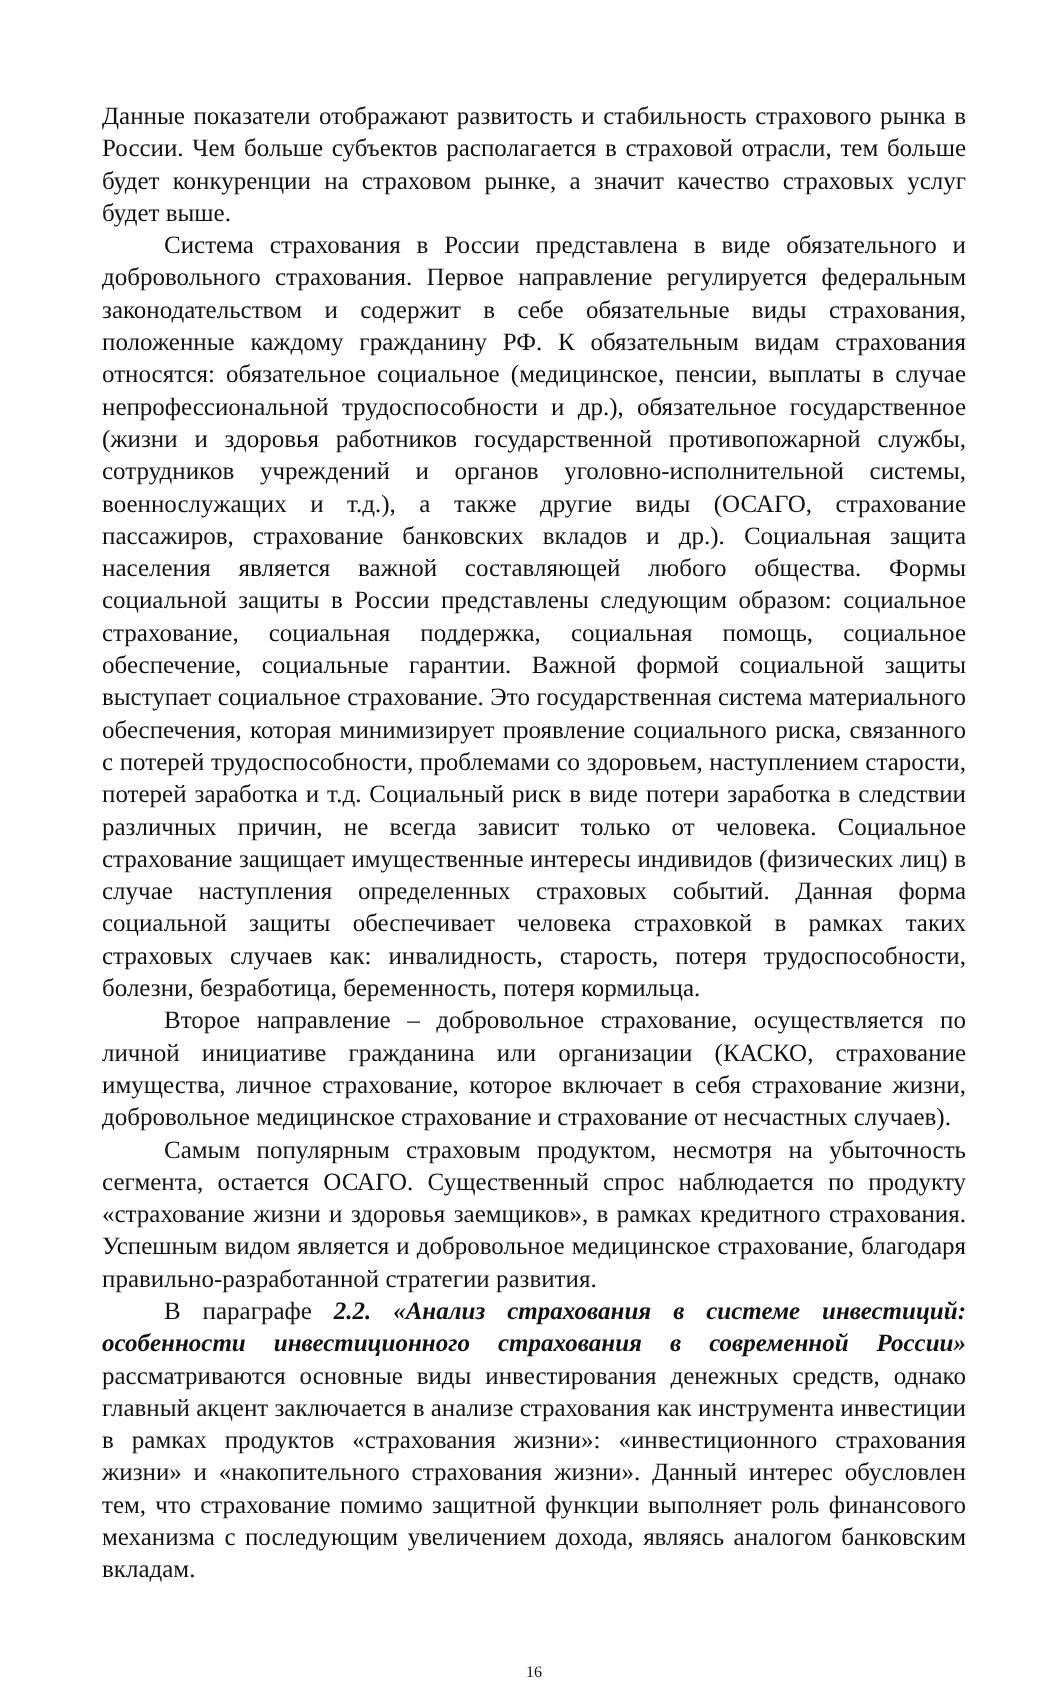Данные показатели отображают развитость и стабильность страхового рынка в России. Чем больше субъектов располагается в страховой отрасли, тем больше будет конкуренции на страховом рынке, а значит качество страховых услуг будет выше.
Система страхования в России представлена в виде обязательного и добровольного страхования. Первое направление регулируется федеральным законодательством и содержит в себе обязательные виды страхования, положенные каждому гражданину РФ. К обязательным видам страхования относятся: обязательное социальное (медицинское, пенсии, выплаты в случае непрофессиональной трудоспособности и др.), обязательное государственное (жизни и здоровья работников государственной противопожарной службы, сотрудников учреждений и органов уголовно-исполнительной системы, военнослужащих и т.д.), а также другие виды (ОСАГО, страхование пассажиров, страхование банковских вкладов и др.). Социальная защита населения является важной составляющей любого общества. Формы социальной защиты в России представлены следующим образом: социальное страхование, социальная поддержка, социальная помощь, социальное обеспечение, социальные гарантии. Важной формой социальной защиты выступает социальное страхование. Это государственная система материального обеспечения, которая минимизирует проявление социального риска, связанного с потерей трудоспособности, проблемами со здоровьем, наступлением старости, потерей заработка и т.д. Социальный риск в виде потери заработка в следствии различных причин, не всегда зависит только от человека. Социальное страхование защищает имущественные интересы индивидов (физических лиц) в случае наступления определенных страховых событий. Данная форма социальной защиты обеспечивает человека страховкой в рамках таких страховых случаев как: инвалидность, старость, потеря трудоспособности, болезни, безработица, беременность, потеря кормильца.
Второе направление – добровольное страхование, осуществляется по личной инициативе гражданина или организации (КАСКО, страхование имущества, личное страхование, которое включает в себя страхование жизни, добровольное медицинское страхование и страхование от несчастных случаев).
Самым популярным страховым продуктом, несмотря на убыточность сегмента, остается ОСАГО. Существенный спрос наблюдается по продукту «страхование жизни и здоровья заемщиков», в рамках кредитного страхования. Успешным видом является и добровольное медицинское страхование, благодаря правильно-разработанной стратегии развития.
В параграфе 2.2. «Анализ страхования в системе инвестиций: особенности инвестиционного страхования в современной России» рассматриваются основные виды инвестирования денежных средств, однако главный акцент заключается в анализе страхования как инструмента инвестиции в рамках продуктов «страхования жизни»: «инвестиционного страхования жизни» и «накопительного страхования жизни». Данный интерес обусловлен тем, что страхование помимо защитной функции выполняет роль финансового механизма с последующим увеличением дохода, являясь аналогом банковским вкладам.
16